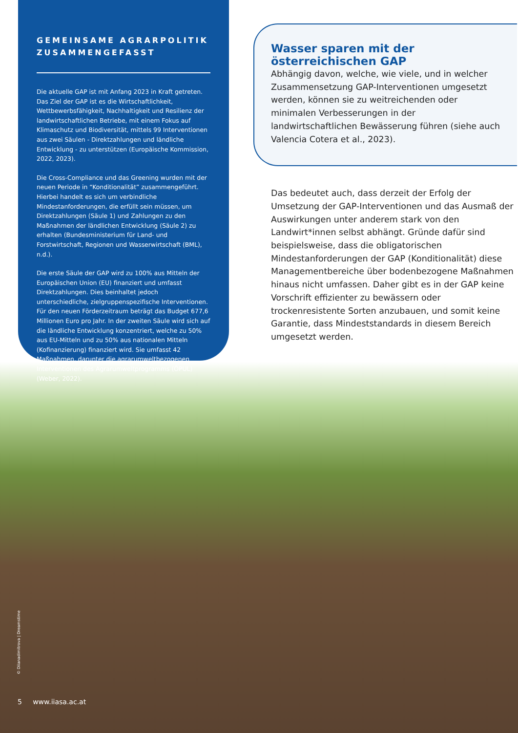GEMEINSAME AGRARPOLITIK ZUSAMMENGEFASST
Die aktuelle GAP ist mit Anfang 2023 in Kraft getreten. Das Ziel der GAP ist es die Wirtschaftlichkeit, Wettbewerbsfähigkeit, Nachhaltigkeit und Resilienz der landwirtschaftlichen Betriebe, mit einem Fokus auf Klimaschutz und Biodiversität, mittels 99 Interventionen aus zwei Säulen - Direktzahlungen und ländliche Entwicklung - zu unterstützen (Europäische Kommission, 2022, 2023).
Die Cross-Compliance und das Greening wurden mit der neuen Periode in “Konditionalität” zusammengeführt. Hierbei handelt es sich um verbindliche Mindestanforderungen, die erfüllt sein müssen, um Direktzahlungen (Säule 1) und Zahlungen zu den Maßnahmen der ländlichen Entwicklung (Säule 2) zu erhalten (Bundesministerium für Land- und Forstwirtschaft, Regionen und Wasserwirtschaft (BML), n.d.).
Die erste Säule der GAP wird zu 100% aus Mitteln der Europäischen Union (EU) finanziert und umfasst Direktzahlungen. Dies beinhaltet jedoch unterschiedliche, zielgruppenspezifische Interventionen. Für den neuen Förderzeitraum beträgt das Budget 677,6 Millionen Euro pro Jahr. In der zweiten Säule wird sich auf die ländliche Entwicklung konzentriert, welche zu 50% aus EU-Mitteln und zu 50% aus nationalen Mitteln (Kofinanzierung) finanziert wird. Sie umfasst 42 Maßnahmen, darunter die agrarumweltbezogenen Interventionen des Agrarumweltprogramms (ÖPUL) (Weber, 2022).
Wasser sparen mit der österreichischen GAP
Abhängig davon, welche, wie viele, und in welcher Zusammensetzung GAP-Interventionen umgesetzt werden, können sie zu weitreichenden oder minimalen Verbesserungen in der landwirtschaftlichen Bewässerung führen (siehe auch Valencia Cotera et al., 2023).
Das bedeutet auch, dass derzeit der Erfolg der Umsetzung der GAP-Interventionen und das Ausmaß der Auswirkungen unter anderem stark von den Landwirt*innen selbst abhängt. Gründe dafür sind beispielsweise, dass die obligatorischen Mindestanforderungen der GAP (Konditionalität) diese Managementbereiche über bodenbezogene Maßnahmen hinaus nicht umfassen. Daher gibt es in der GAP keine Vorschrift effizienter zu bewässern oder trockenresistente Sorten anzubauen, und somit keine Garantie, dass Mindeststandards in diesem Bereich umgesetzt werden.
© Diianadimitrova | Dreamstime
5 www.iiasa.ac.at